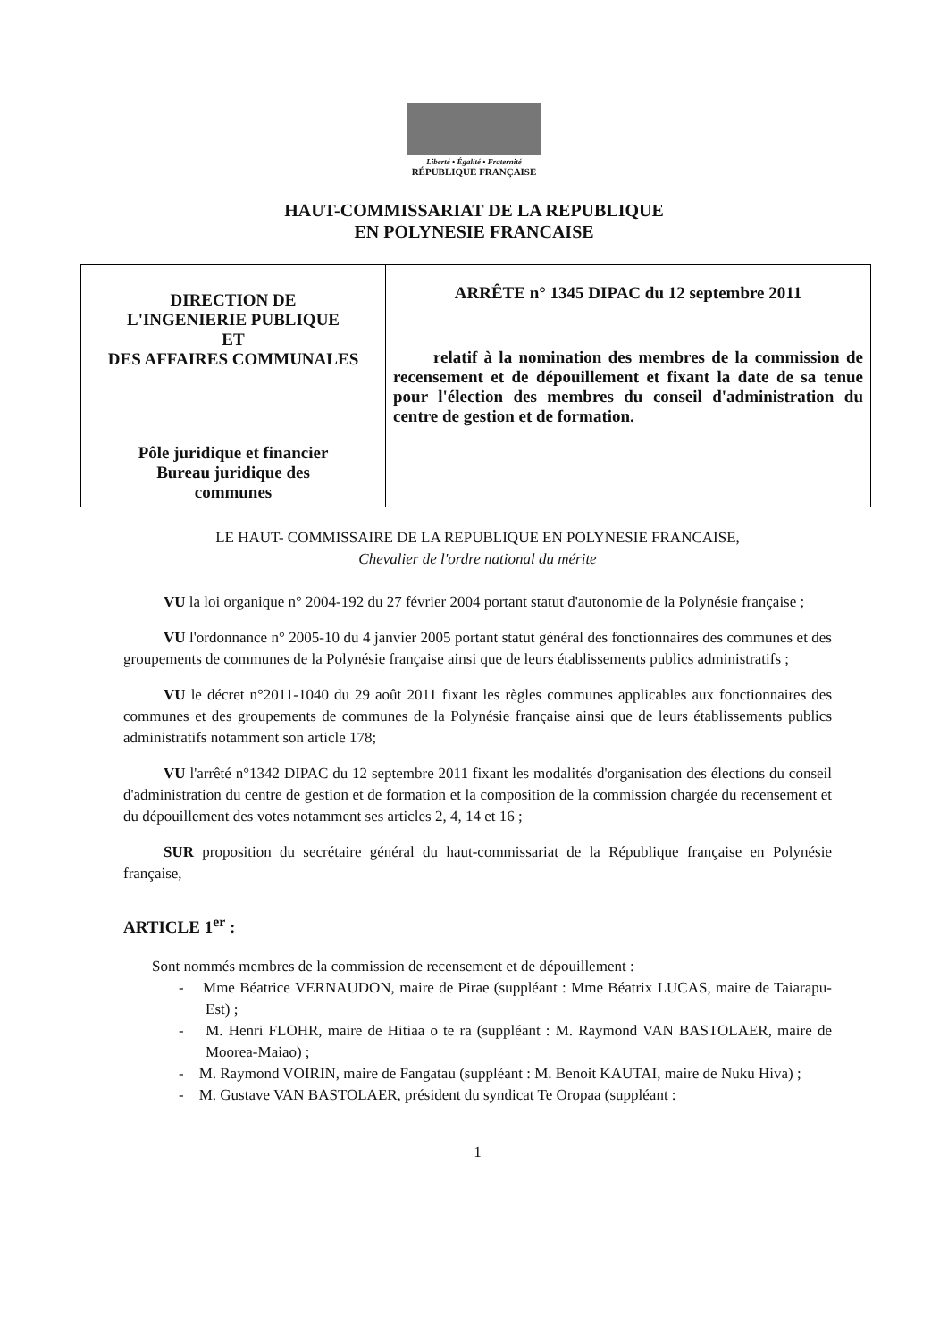Liberté • Égalité • Fraternité
RÉPUBLIQUE FRANÇAISE
HAUT-COMMISSARIAT DE LA REPUBLIQUE
EN POLYNESIE FRANCAISE
| DIRECTION DE L'INGENIERIE PUBLIQUE ET DES AFFAIRES COMMUNALES Pôle juridique et financier Bureau juridique des communes | ARRÊTE n° 1345 DIPAC du 12 septembre 2011 relatif à la nomination des membres de la commission de recensement et de dépouillement et fixant la date de sa tenue pour l'élection des membres du conseil d'administration du centre de gestion et de formation. |
LE HAUT- COMMISSAIRE DE LA REPUBLIQUE EN POLYNESIE FRANCAISE,
Chevalier de l'ordre national du mérite
VU la loi organique n° 2004-192 du 27 février 2004 portant statut d'autonomie de la Polynésie française ;
VU l'ordonnance n° 2005-10 du 4 janvier 2005 portant statut général des fonctionnaires des communes et des groupements de communes de la Polynésie française ainsi que de leurs établissements publics administratifs ;
VU le décret n°2011-1040 du 29 août 2011 fixant les règles communes applicables aux fonctionnaires des communes et des groupements de communes de la Polynésie française ainsi que de leurs établissements publics administratifs notamment son article 178;
VU l'arrêté n°1342 DIPAC du 12 septembre 2011 fixant les modalités d'organisation des élections du conseil d'administration du centre de gestion et de formation et la composition de la commission chargée du recensement et du dépouillement des votes notamment ses articles 2, 4, 14 et 16 ;
SUR proposition du secrétaire général du haut-commissariat de la République française en Polynésie française,
ARTICLE 1<sup>er</sup> :
Sont nommés membres de la commission de recensement et de dépouillement :
- Mme Béatrice VERNAUDON, maire de Pirae (suppléant : Mme Béatrix LUCAS, maire de Taiarapu-Est) ;
- M. Henri FLOHR, maire de Hitiaa o te ra (suppléant : M. Raymond VAN BASTOLAER, maire de Moorea-Maiao) ;
- M. Raymond VOIRIN, maire de Fangatau (suppléant : M. Benoit KAUTAI, maire de Nuku Hiva) ;
- M. Gustave VAN BASTOLAER, président du syndicat Te Oropaa (suppléant :
1